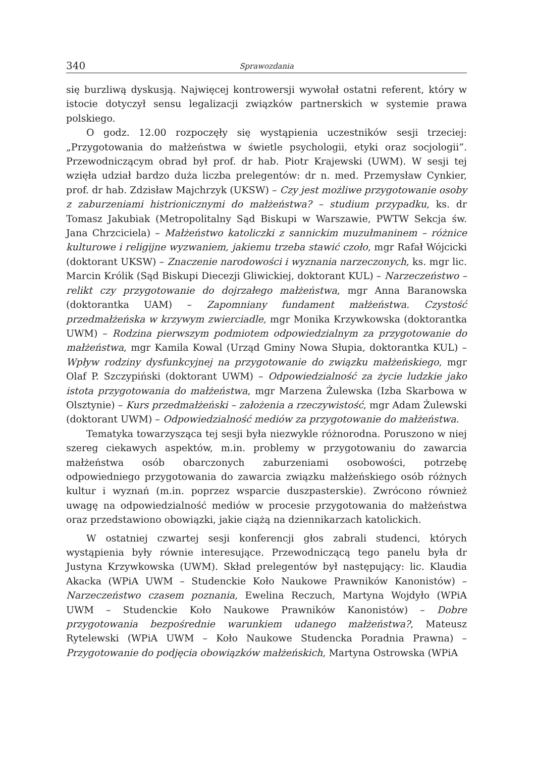340 Sprawozdania
się burzliwą dyskusją. Najwięcej kontrowersji wywołał ostatni referent, który w istocie dotyczył sensu legalizacji związków partnerskich w systemie prawa polskiego.
O godz. 12.00 rozpoczęły się wystąpienia uczestników sesji trzeciej: „Przygotowania do małżeństwa w świetle psychologii, etyki oraz socjologii”. Przewodniczącym obrad był prof. dr hab. Piotr Krajewski (UWM). W sesji tej wzięła udział bardzo duża liczba prelegentów: dr n. med. Przemysław Cynkier, prof. dr hab. Zdzisław Majchrzyk (UKSW) – Czy jest możliwe przygotowanie osoby z zaburzeniami histrionicznymi do małżeństwa? – studium przypadku, ks. dr Tomasz Jakubiak (Metropolitalny Sąd Biskupi w Warszawie, PWTW Sekcja św. Jana Chrzciciela) – Małżeństwo katoliczki z sannickim muzułmaninem – różnice kulturowe i religijne wyzwaniem, jakiemu trzeba stawić czoło, mgr Rafał Wójcicki (doktorant UKSW) – Znaczenie narodowości i wyznania narzeczonych, ks. mgr lic. Marcin Królik (Sąd Biskupi Diecezji Gliwickiej, doktorant KUL) – Narzeczeństwo – relikt czy przygotowanie do dojrzałego małżeństwa, mgr Anna Baranowska (doktorantka UAM) – Zapomniany fundament małżeństwa. Czystość przedmałżeńska w krzywym zwierciadle, mgr Monika Krzywkowska (doktorantka UWM) – Rodzina pierwszym podmiotem odpowiedzialnym za przygotowanie do małżeństwa, mgr Kamila Kowal (Urząd Gminy Nowa Słupia, doktorantka KUL) – Wpływ rodziny dysfunkcyjnej na przygotowanie do związku małżeńskiego, mgr Olaf P. Szczypiński (doktorant UWM) – Odpowiedzialność za życie ludzkie jako istota przygotowania do małżeństwa, mgr Marzena Żulewska (Izba Skarbowa w Olsztynie) – Kurs przedmałżeński – założenia a rzeczywistość, mgr Adam Żulewski (doktorant UWM) – Odpowiedzialność mediów za przygotowanie do małżeństwa.
Tematyka towarzysząca tej sesji była niezwykle różnorodna. Poruszono w niej szereg ciekawych aspektów, m.in. problemy w przygotowaniu do zawarcia małżeństwa osób obarczonych zaburzeniami osobowości, potrzebę odpowiedniego przygotowania do zawarcia związku małżeńskiego osób różnych kultur i wyznań (m.in. poprzez wsparcie duszpasterskie). Zwrócono również uwagę na odpowiedzialność mediów w procesie przygotowania do małżeństwa oraz przedstawiono obowiązki, jakie ciążą na dziennikarzach katolickich.
W ostatniej czwartej sesji konferencji głos zabrali studenci, których wystąpienia były równie interesujące. Przewodniczącą tego panelu była dr Justyna Krzywkowska (UWM). Skład prelegentów był następujący: lic. Klaudia Akacka (WPiA UWM – Studenckie Koło Naukowe Prawników Kanonistów) – Narzeczeństwo czasem poznania, Ewelina Reczuch, Martyna Wojdyło (WPiA UWM – Studenckie Koło Naukowe Prawników Kanonistów) – Dobre przygotowania bezpośrednie warunkiem udanego małżeństwa?, Mateusz Rytelewski (WPiA UWM – Koło Naukowe Studencka Poradnia Prawna) – Przygotowanie do podjęcia obowiązków małżeńskich, Martyna Ostrowska (WPiA